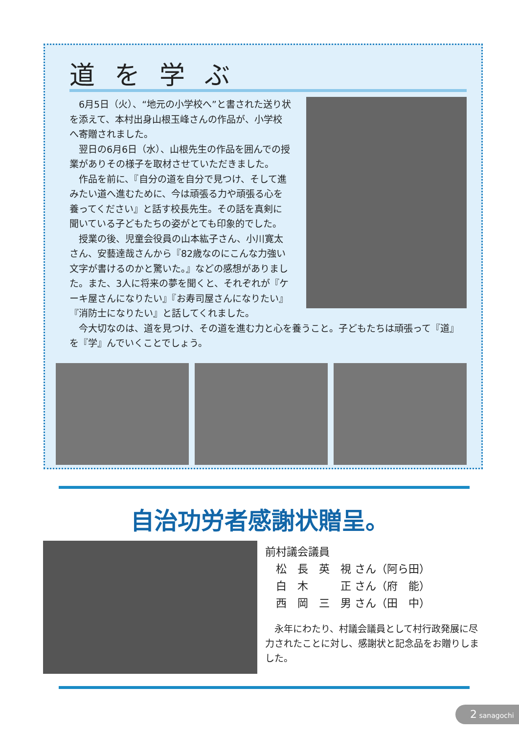道を学ぶ
　6月5日（火）、“地元の小学校へ”と書された送り状を添えて、本村出身山根玉峰さんの作品が、小学校へ寄贈されました。
　翌日の6月6日（水）、山根先生の作品を囲んでの授業がありその様子を取材させていただきました。
　作品を前に、『自分の道を自分で見つけ、そして進みたい道へ進むために、今は頑張る力や頑張る心を養ってください』と話す校長先生。その話を真剣に聞いている子どもたちの姿がとても印象的でした。
　授業の後、児童会役員の山本紘子さん、小川寛太さん、安藝達哉さんから『82歳なのにこんな力強い文字が書けるのかと驚いた。』などの感想がありました。また、3人に将来の夢を聞くと、それぞれが『ケーキ屋さんになりたい』『お寿司屋さんになりたい』『消防士になりたい』と話してくれました。
　今大切なのは、道を見つけ、その道を進む力と心を養うこと。子どもたちは頑張って『道』を『学』んでいくことでしょう。
自治功労者感謝状贈呈。
前村議会議員
　松　長　英　視 さん（阿ら田）
　白　木　　　正 さん（府　能）
　西　岡　三　男 さん（田　中）
　永年にわたり、村議会議員として村行政発展に尽力されたことに対し、感謝状と記念品をお贈りしました。
2 sanagochi